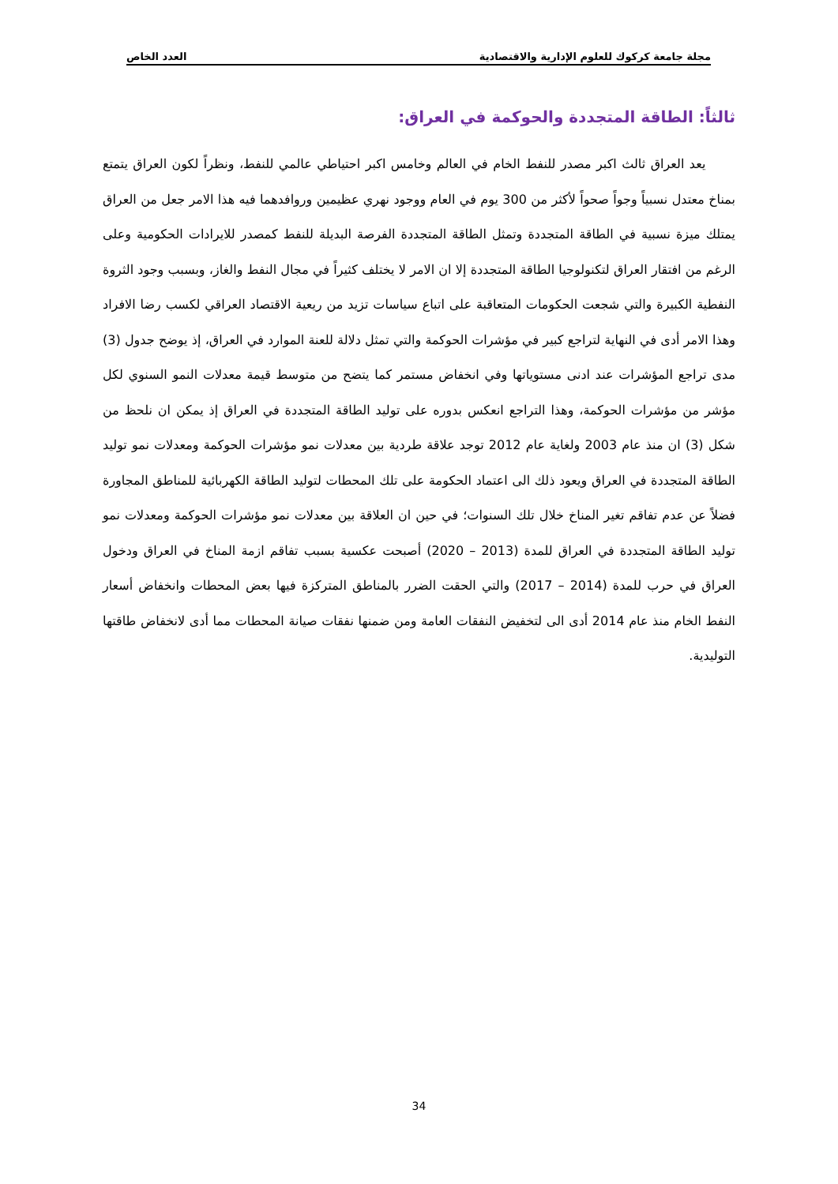مجلة جامعة كركوك للعلوم الإدارية والاقتصادية العدد الخاص
ثالثاً: الطاقة المتجددة والحوكمة في العراق:
يعد العراق ثالث اكبر مصدر للنفط الخام في العالم وخامس اكبر احتياطي عالمي للنفط، ونظراً لكون العراق يتمتع بمناخ معتدل نسبياً وجواً صحواً لأكثر من 300 يوم في العام ووجود نهري عظيمين وروافدهما فيه هذا الامر جعل من العراق يمتلك ميزة نسبية في الطاقة المتجددة وتمثل الطاقة المتجددة الفرصة البديلة للنفط كمصدر للايرادات الحكومية وعلى الرغم من افتقار العراق لتكنولوجيا الطاقة المتجددة إلا ان الامر لا يختلف كثيراً في مجال النفط والغاز، وبسبب وجود الثروة النفطية الكبيرة والتي شجعت الحكومات المتعاقبة على اتباع سياسات تزيد من ريعية الاقتصاد العراقي لكسب رضا الافراد وهذا الامر أدى في النهاية لتراجع كبير في مؤشرات الحوكمة والتي تمثل دلالة للعنة الموارد في العراق، إذ يوضح جدول (3) مدى تراجع المؤشرات عند ادنى مستوياتها وفي انخفاض مستمر كما يتضح من متوسط قيمة معدلات النمو السنوي لكل مؤشر من مؤشرات الحوكمة، وهذا التراجع انعكس بدوره على توليد الطاقة المتجددة في العراق إذ يمكن ان نلحظ من شكل (3) ان منذ عام 2003 ولغاية عام 2012 توجد علاقة طردية بين معدلات نمو مؤشرات الحوكمة ومعدلات نمو توليد الطاقة المتجددة في العراق ويعود ذلك الى اعتماد الحكومة على تلك المحطات لتوليد الطاقة الكهربائية للمناطق المجاورة فضلاً عن عدم تفاقم تغير المناخ خلال تلك السنوات؛ في حين ان العلاقة بين معدلات نمو مؤشرات الحوكمة ومعدلات نمو توليد الطاقة المتجددة في العراق للمدة (2013 – 2020) أصبحت عكسية بسبب تفاقم ازمة المناخ في العراق ودخول العراق في حرب للمدة (2014 – 2017) والتي الحقت الضرر بالمناطق المتركزة فيها بعض المحطات وانخفاض أسعار النفط الخام منذ عام 2014 أدى الى لتخفيض النفقات العامة ومن ضمنها نفقات صيانة المحطات مما أدى لانخفاض طاقتها التوليدية.
34